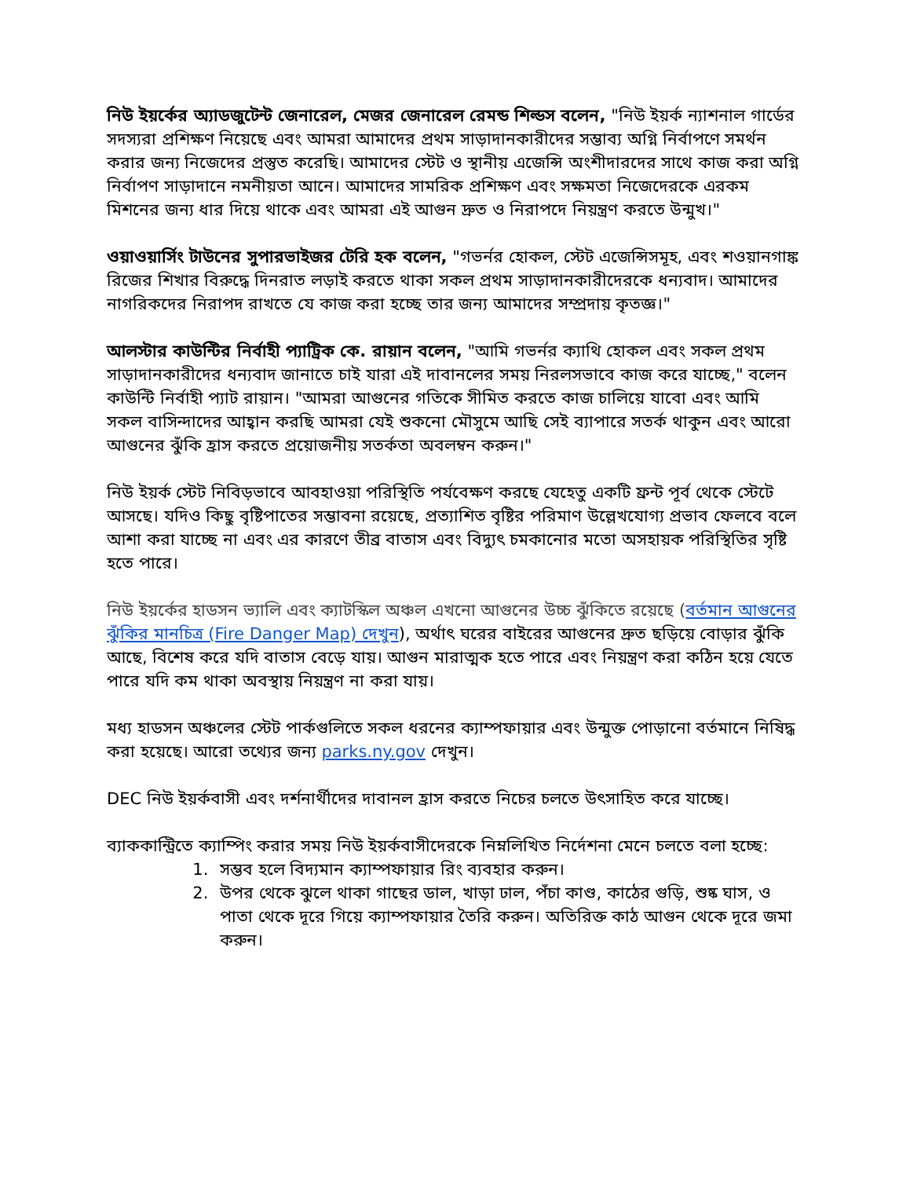নিউ ইয়র্কের অ্যাডজুটেন্ট জেনারেল, মেজর জেনারেল রেমন্ড শিল্ডস বলেন, "নিউ ইয়র্ক ন্যাশনাল গার্ডের সদস্যরা প্রশিক্ষণ নিয়েছে এবং আমরা আমাদের প্রথম সাড়াদানকারীদের সম্ভাব্য অগ্নি নির্বাপণে সমর্থন করার জন্য নিজেদের প্রস্তুত করেছি। আমাদের স্টেট ও স্থানীয় এজেন্সি অংশীদারদের সাথে কাজ করা অগ্নি নির্বাপণ সাড়াদানে নমনীয়তা আনে। আমাদের সামরিক প্রশিক্ষণ এবং সক্ষমতা নিজেদেরকে এরকম মিশনের জন্য ধার দিয়ে থাকে এবং আমরা এই আগুন দ্রুত ও নিরাপদে নিয়ন্ত্রণ করতে উন্মুখ।"
ওয়াওয়ার্সিং টাউনের সুপারভাইজর টেরি হক বলেন, "গভর্নর হোকল, স্টেট এজেন্সিসমূহ, এবং শওয়ানগাঙ্ক রিজের শিখার বিরুদ্ধে দিনরাত লড়াই করতে থাকা সকল প্রথম সাড়াদানকারীদেরকে ধন্যবাদ। আমাদের নাগরিকদের নিরাপদ রাখতে যে কাজ করা হচ্ছে তার জন্য আমাদের সম্প্রদায় কৃতজ্ঞ।"
আলস্টার কাউন্টির নির্বাহী প্যাট্রিক কে. রায়ান বলেন, "আমি গভর্নর ক্যাথি হোকল এবং সকল প্রথম সাড়াদানকারীদের ধন্যবাদ জানাতে চাই যারা এই দাবানলের সময় নিরলসভাবে কাজ করে যাচ্ছে," বলেন কাউন্টি নির্বাহী প্যাট রায়ান। "আমরা আগুনের গতিকে সীমিত করতে কাজ চালিয়ে যাবো এবং আমি সকল বাসিন্দাদের আহ্বান করছি আমরা যেই শুকনো মৌসুমে আছি সেই ব্যাপারে সতর্ক থাকুন এবং আরো আগুনের ঝুঁকি হ্রাস করতে প্রয়োজনীয় সতর্কতা অবলম্বন করুন।"
নিউ ইয়র্ক স্টেট নিবিড়ভাবে আবহাওয়া পরিস্থিতি পর্যবেক্ষণ করছে যেহেতু একটি ফ্রন্ট পূর্ব থেকে স্টেটে আসছে। যদিও কিছু বৃষ্টিপাতের সম্ভাবনা রয়েছে, প্রত্যাশিত বৃষ্টির পরিমাণ উল্লেখযোগ্য প্রভাব ফেলবে বলে আশা করা যাচ্ছে না এবং এর কারণে তীব্র বাতাস এবং বিদ্যুৎ চমকানোর মতো অসহায়ক পরিস্থিতির সৃষ্টি হতে পারে।
নিউ ইয়র্কের হাডসন ভ্যালি এবং ক্যাটস্কিল অঞ্চল এখনো আগুনের উচ্চ ঝুঁকিতে রয়েছে (বর্তমান আগুনের ঝুঁকির মানচিত্র (Fire Danger Map) দেখুন), অর্থাৎ ঘরের বাইরের আগুনের দ্রুত ছড়িয়ে বোড়ার ঝুঁকি আছে, বিশেষ করে যদি বাতাস বেড়ে যায়। আগুন মারাত্মক হতে পারে এবং নিয়ন্ত্রণ করা কঠিন হয়ে যেতে পারে যদি কম থাকা অবস্থায় নিয়ন্ত্রণ না করা যায়।
মধ্য হাডসন অঞ্চলের স্টেট পার্কগুলিতে সকল ধরনের ক্যাম্পফায়ার এবং উন্মুক্ত পোড়ানো বর্তমানে নিষিদ্ধ করা হয়েছে। আরো তথ্যের জন্য parks.ny.gov দেখুন।
DEC নিউ ইয়র্কবাসী এবং দর্শনার্থীদের দাবানল হ্রাস করতে নিচের চলতে উৎসাহিত করে যাচ্ছে।
ব্যাককান্ট্রিতে ক্যাম্পিং করার সময় নিউ ইয়র্কবাসীদেরকে নিম্নলিখিত নির্দেশনা মেনে চলতে বলা হচ্ছে:
1. সম্ভব হলে বিদ্যমান ক্যাম্পফায়ার রিং ব্যবহার করুন।
2. উপর থেকে ঝুলে থাকা গাছের ডাল, খাড়া ঢাল, পঁচা কাণ্ড, কাঠের গুড়ি, শুষ্ক ঘাস, ও পাতা থেকে দূরে গিয়ে ক্যাম্পফায়ার তৈরি করুন। অতিরিক্ত কাঠ আগুন থেকে দূরে জমা করুন।